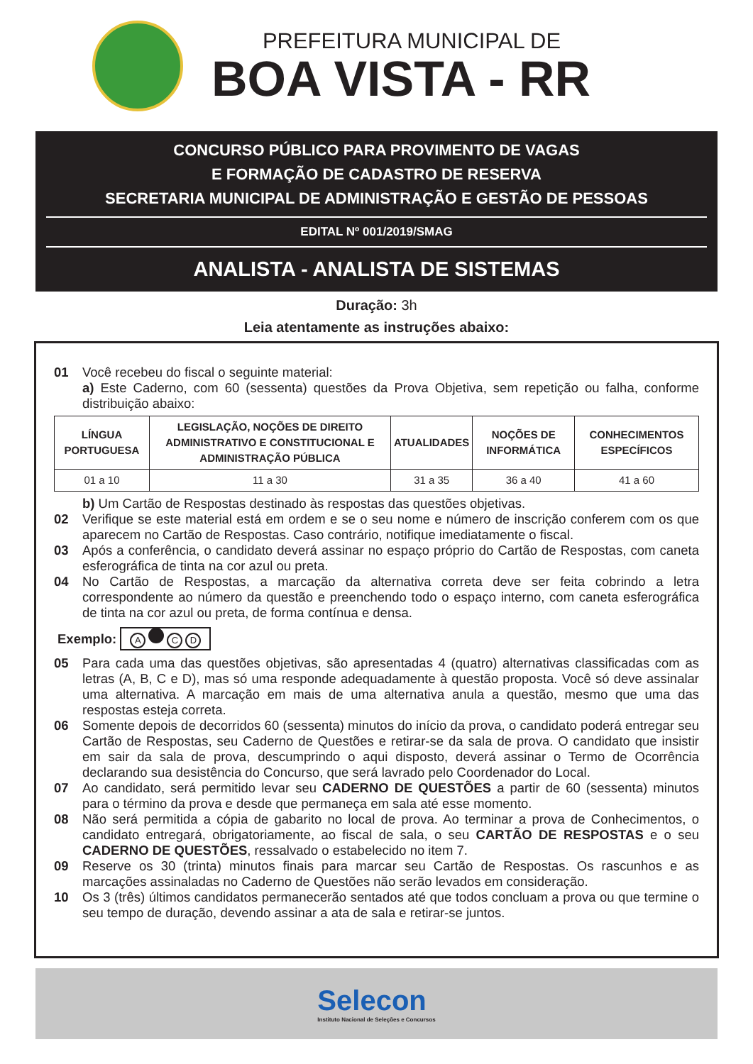PREFEITURA MUNICIPAL DE
BOA VISTA - RR
CONCURSO PÚBLICO PARA PROVIMENTO DE VAGAS
E FORMAÇÃO DE CADASTRO DE RESERVA
SECRETARIA MUNICIPAL DE ADMINISTRAÇÃO E GESTÃO DE PESSOAS
EDITAL Nº 001/2019/SMAG
ANALISTA - ANALISTA DE SISTEMAS
Duração: 3h
Leia atentamente as instruções abaixo:
01 Você recebeu do fiscal o seguinte material:
a) Este Caderno, com 60 (sessenta) questões da Prova Objetiva, sem repetição ou falha, conforme distribuição abaixo:
| LÍNGUA PORTUGUESA | LEGISLAÇÃO, NOÇÕES DE DIREITO ADMINISTRATIVO E CONSTITUCIONAL E ADMINISTRAÇÃO PÚBLICA | ATUALIDADES | NOÇÕES DE INFORMÁTICA | CONHECIMENTOS ESPECÍFICOS |
| --- | --- | --- | --- | --- |
| 01 a 10 | 11 a 30 | 31 a 35 | 36 a 40 | 41 a 60 |
b) Um Cartão de Respostas destinado às respostas das questões objetivas.
02 Verifique se este material está em ordem e se o seu nome e número de inscrição conferem com os que aparecem no Cartão de Respostas. Caso contrário, notifique imediatamente o fiscal.
03 Após a conferência, o candidato deverá assinar no espaço próprio do Cartão de Respostas, com caneta esferográfica de tinta na cor azul ou preta.
04 No Cartão de Respostas, a marcação da alternativa correta deve ser feita cobrindo a letra correspondente ao número da questão e preenchendo todo o espaço interno, com caneta esferográfica de tinta na cor azul ou preta, de forma contínua e densa.
Exemplo: A CD
05 Para cada uma das questões objetivas, são apresentadas 4 (quatro) alternativas classificadas com as letras (A, B, C e D), mas só uma responde adequadamente à questão proposta. Você só deve assinalar uma alternativa. A marcação em mais de uma alternativa anula a questão, mesmo que uma das respostas esteja correta.
06 Somente depois de decorridos 60 (sessenta) minutos do início da prova, o candidato poderá entregar seu Cartão de Respostas, seu Caderno de Questões e retirar-se da sala de prova. O candidato que insistir em sair da sala de prova, descumprindo o aqui disposto, deverá assinar o Termo de Ocorrência declarando sua desistência do Concurso, que será lavrado pelo Coordenador do Local.
07 Ao candidato, será permitido levar seu CADERNO DE QUESTÕES a partir de 60 (sessenta) minutos para o término da prova e desde que permaneça em sala até esse momento.
08 Não será permitida a cópia de gabarito no local de prova. Ao terminar a prova de Conhecimentos, o candidato entregará, obrigatoriamente, ao fiscal de sala, o seu CARTÃO DE RESPOSTAS e o seu CADERNO DE QUESTÕES, ressalvado o estabelecido no item 7.
09 Reserve os 30 (trinta) minutos finais para marcar seu Cartão de Respostas. Os rascunhos e as marcações assinaladas no Caderno de Questões não serão levados em consideração.
10 Os 3 (três) últimos candidatos permanecerão sentados até que todos concluam a prova ou que termine o seu tempo de duração, devendo assinar a ata de sala e retirar-se juntos.
Selecon
Instituto Nacional de Seleções e Concursos